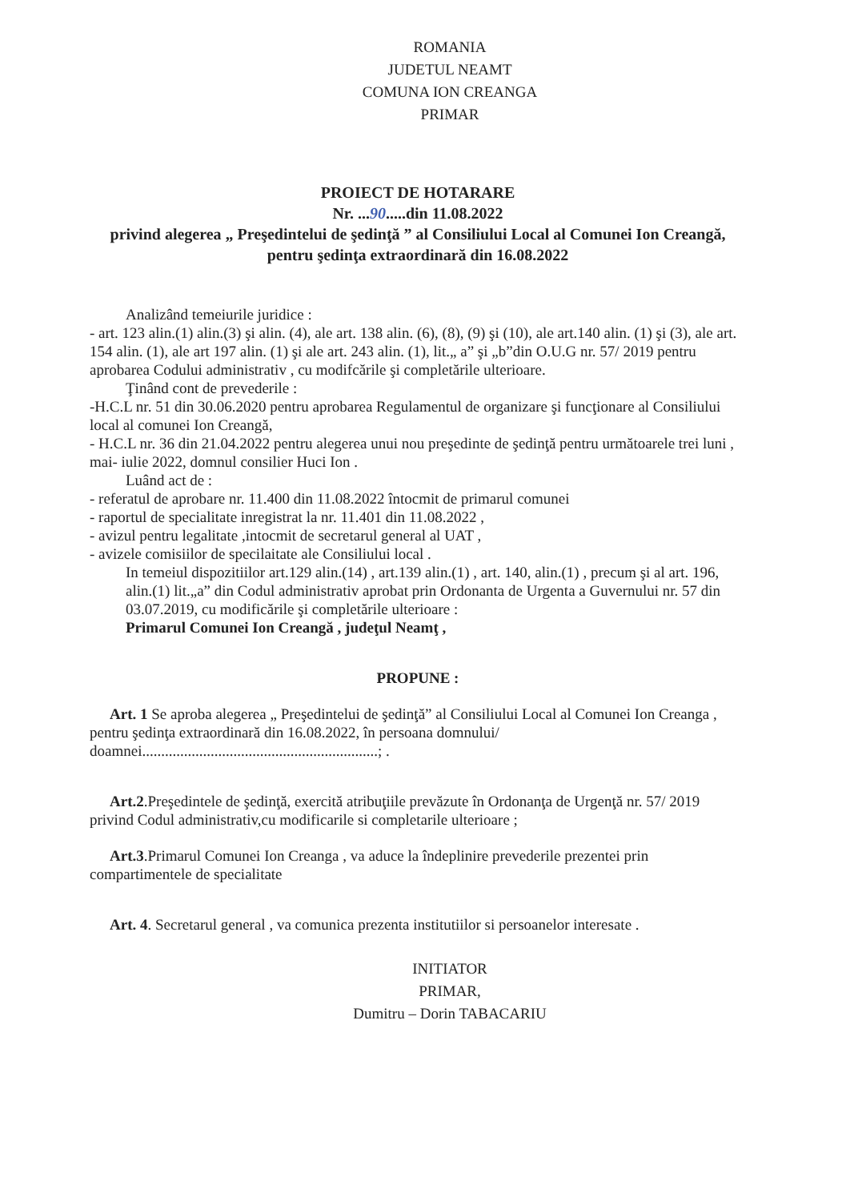ROMANIA
JUDETUL NEAMT
COMUNA ION CREANGA
PRIMAR
PROIECT DE HOTARARE
Nr. ...90.....din 11.08.2022
privind alegerea „ Preşedintelui de şedinţă ” al Consiliului Local al Comunei Ion Creangă, pentru şedinţa extraordinară din 16.08.2022
Analizând temeiurile juridice :
- art. 123 alin.(1) alin.(3) şi alin. (4), ale art. 138 alin. (6), (8), (9) şi (10), ale art.140 alin. (1) şi (3), ale art. 154 alin. (1), ale art 197 alin. (1) şi ale art. 243 alin. (1), lit.„ a” şi „b”din O.U.G nr. 57/ 2019 pentru aprobarea Codului administrativ , cu modifcările şi completările ulterioare.
Ţinând cont de prevederile :
-H.C.L nr. 51 din 30.06.2020 pentru aprobarea Regulamentul de organizare şi funcţionare al Consiliului local al comunei Ion Creangă,
- H.C.L nr. 36 din 21.04.2022 pentru alegerea unui nou preşedinte de şedinţă pentru următoarele trei luni , mai- iulie 2022, domnul consilier Huci Ion .
Luând act de :
- referatul de aprobare nr. 11.400 din 11.08.2022 întocmit de primarul comunei
- raportul de specialitate inregistrat la nr. 11.401 din 11.08.2022 ,
- avizul pentru legalitate ,intocmit de secretarul general al UAT ,
- avizele comisiilor de specilaitate ale Consiliului local .
In temeiul dispozitiilor art.129 alin.(14) , art.139 alin.(1) , art. 140, alin.(1) , precum şi al art. 196, alin.(1) lit.„a” din Codul administrativ aprobat prin Ordonanta de Urgenta a Guvernului nr. 57 din 03.07.2019, cu modificările şi completările ulterioare :
Primarul Comunei Ion Creangă , judeţul Neamţ ,
PROPUNE :
Art. 1 Se aproba alegerea „ Preşedintelui de şedinţă” al Consiliului Local al Comunei Ion Creanga , pentru şedinţa extraordinară din 16.08.2022, în persoana domnului/ doamnei..............................................................; .
Art.2.Preşedintele de şedinţă, exercită atribuţiile prevăzute în Ordonanţa de Urgenţă nr. 57/ 2019 privind Codul administrativ,cu modificarile si completarile ulterioare ;
Art.3.Primarul Comunei Ion Creanga , va aduce la îndeplinire prevederile prezentei prin compartimentele de specialitate
Art. 4. Secretarul general , va comunica prezenta institutiilor si persoanelor interesate .
INITIATOR
PRIMAR,
Dumitru – Dorin TABACARIU